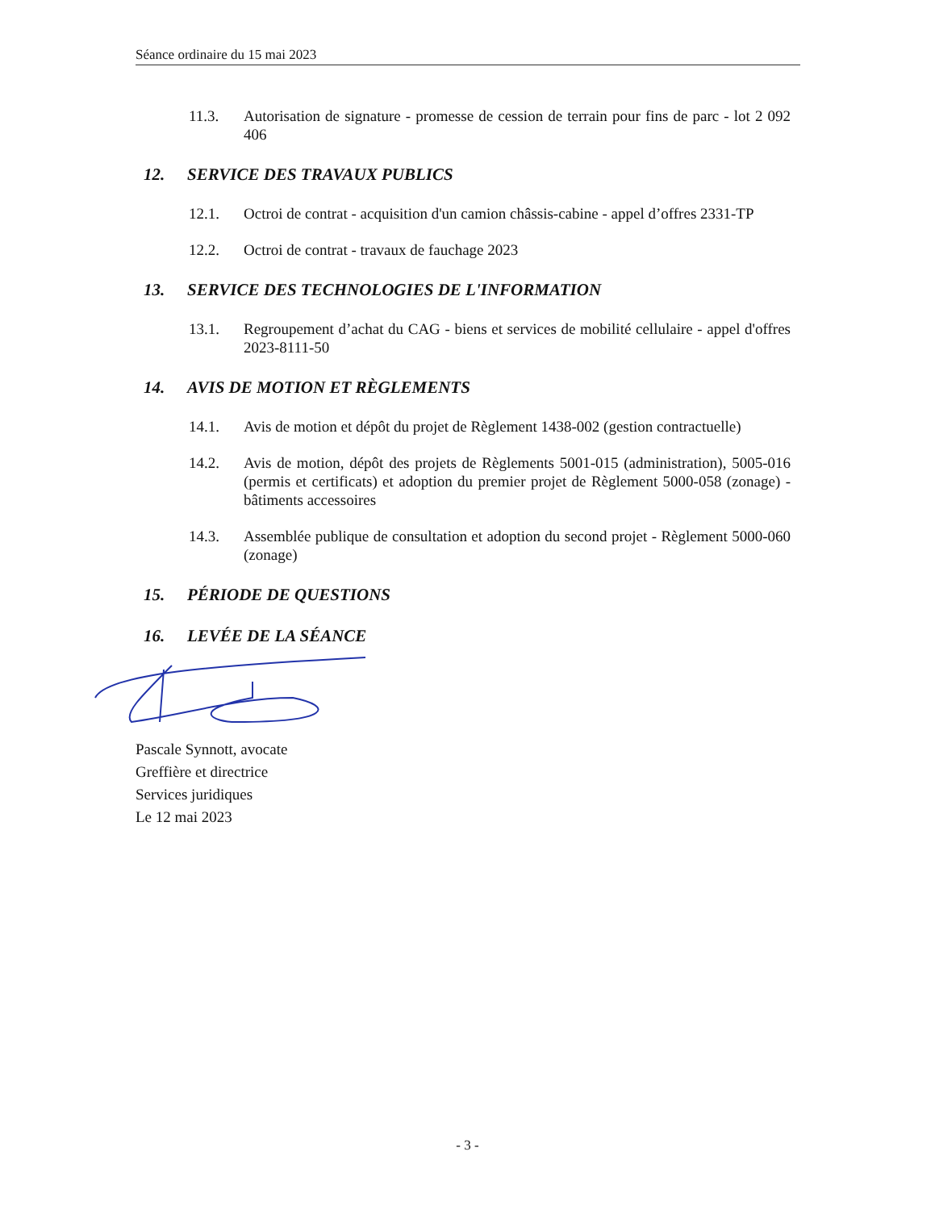Séance ordinaire du 15 mai 2023
11.3. Autorisation de signature - promesse de cession de terrain pour fins de parc - lot 2 092 406
12. SERVICE DES TRAVAUX PUBLICS
12.1. Octroi de contrat - acquisition d'un camion châssis-cabine - appel d’offres 2331-TP
12.2. Octroi de contrat - travaux de fauchage 2023
13. SERVICE DES TECHNOLOGIES DE L'INFORMATION
13.1. Regroupement d’achat du CAG - biens et services de mobilité cellulaire - appel d'offres 2023-8111-50
14. AVIS DE MOTION ET RÈGLEMENTS
14.1. Avis de motion et dépôt du projet de Règlement 1438-002 (gestion contractuelle)
14.2. Avis de motion, dépôt des projets de Règlements 5001-015 (administration), 5005-016 (permis et certificats) et adoption du premier projet de Règlement 5000-058 (zonage) - bâtiments accessoires
14.3. Assemblée publique de consultation et adoption du second projet - Règlement 5000-060 (zonage)
15. PÉRIODE DE QUESTIONS
16. LEVÉE DE LA SÉANCE
Pascale Synnott, avocate
Greffière et directrice
Services juridiques
Le 12 mai 2023
- 3 -